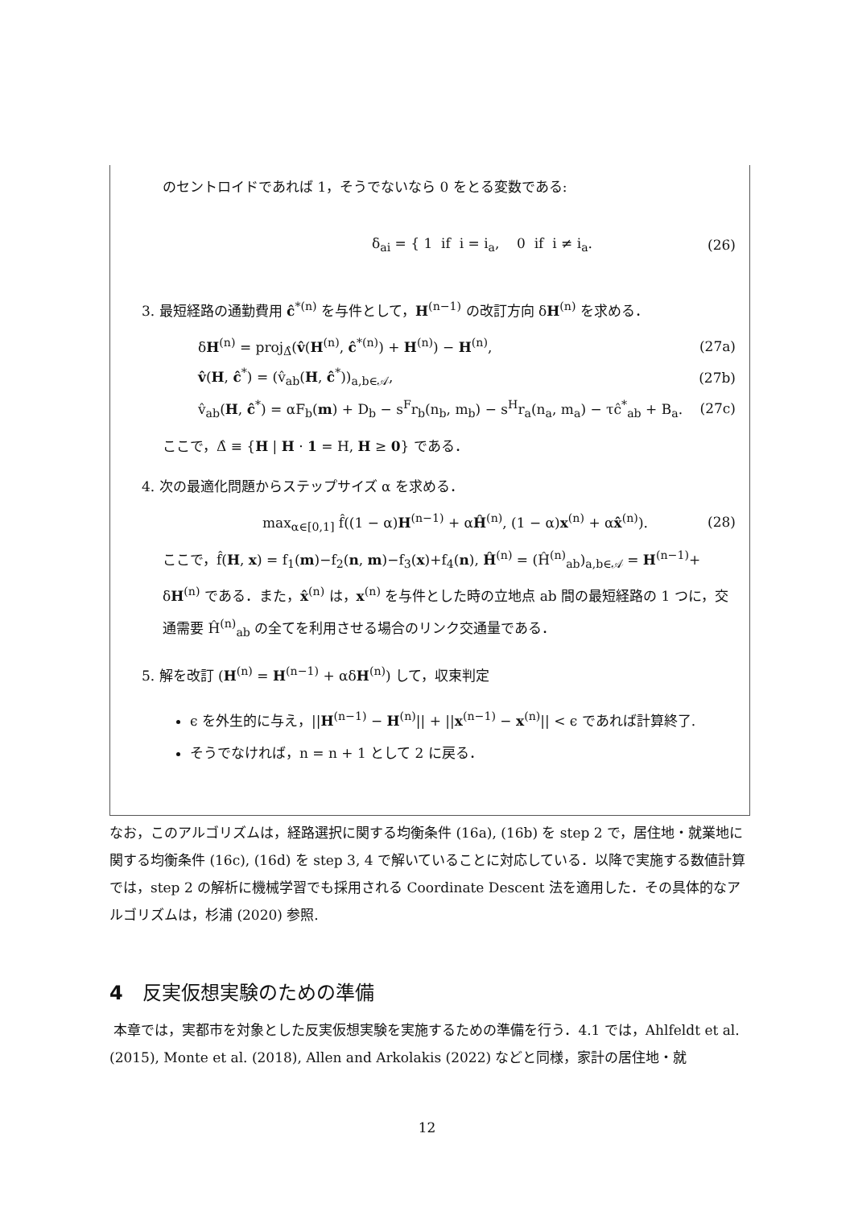のセントロイドであれば 1，そうでないなら 0 をとる変数である:
δ<sub>ai</sub> = { 1 if i = i<sub>a</sub>, 0 if i ≠ i<sub>a</sub>. (26)
3. 最短経路の通勤費用 ĉ<sup>*(n)</sup> を与件として，H<sup>(n−1)</sup> の改訂方向 δH<sup>(n)</sup> を求める．
δH<sup>(n)</sup> = proj<sub>Δ̂</sub>(v̂(H<sup>(n)</sup>, ĉ<sup>*(n)</sup>) + H<sup>(n)</sup>) − H<sup>(n)</sup>, (27a)
v̂(H, ĉ<sup>*</sup>) = (v̂<sub>ab</sub>(H, ĉ<sup>*</sup>))<sub>a,b∈𝒜</sub>, (27b)
v̂<sub>ab</sub>(H, ĉ<sup>*</sup>) = αF<sub>b</sub>(m) + D<sub>b</sub> − s<sup>F</sup>r<sub>b</sub>(n<sub>b</sub>, m<sub>b</sub>) − s<sup>H</sup>r<sub>a</sub>(n<sub>a</sub>, m<sub>a</sub>) − τĉ<sup>*</sup><sub>ab</sub> + B<sub>a</sub>. (27c)
ここで，Δ̂ ≡ {H | H · 1 = H, H ≥ 0} である．
4. 次の最適化問題からステップサイズ α を求める．
max<sub>α∈[0,1]</sub> f̂((1 − α)H<sup>(n−1)</sup> + αĤ<sup>(n)</sup>, (1 − α)x<sup>(n)</sup> + αx̂<sup>(n)</sup>). (28)
ここで，f̂(H, x) = f<sub>1</sub>(m)−f<sub>2</sub>(n, m)−f<sub>3</sub>(x)+f<sub>4</sub>(n), Ĥ<sup>(n)</sup> = (Ĥ<sup>(n)</sup><sub>ab</sub>)<sub>a,b∈𝒜</sub> = H<sup>(n−1)</sup>+ δH<sup>(n)</sup> である．また，x̂<sup>(n)</sup> は，x<sup>(n)</sup> を与件とした時の立地点 ab 間の最短経路の 1 つに，交通需要 Ĥ<sup>(n)</sup><sub>ab</sub> の全てを利用させる場合のリンク交通量である．
5. 解を改訂 (H<sup>(n)</sup> = H<sup>(n−1)</sup> + αδH<sup>(n)</sup>) して，収束判定
ϵ を外生的に与え，||H<sup>(n−1)</sup> − H<sup>(n)</sup>|| + ||x<sup>(n−1)</sup> − x<sup>(n)</sup>|| < ϵ であれば計算終了.
そうでなければ，n = n + 1 として 2 に戻る．
なお，このアルゴリズムは，経路選択に関する均衡条件 (16a), (16b) を step 2 で，居住地・就業地に関する均衡条件 (16c), (16d) を step 3, 4 で解いていることに対応している．以降で実施する数値計算では，step 2 の解析に機械学習でも採用される Coordinate Descent 法を適用した．その具体的なアルゴリズムは，杉浦 (2020) 参照.
4　反実仮想実験のための準備
本章では，実都市を対象とした反実仮想実験を実施するための準備を行う．4.1 では，Ahlfeldt et al. (2015), Monte et al. (2018), Allen and Arkolakis (2022) などと同様，家計の居住地・就
12